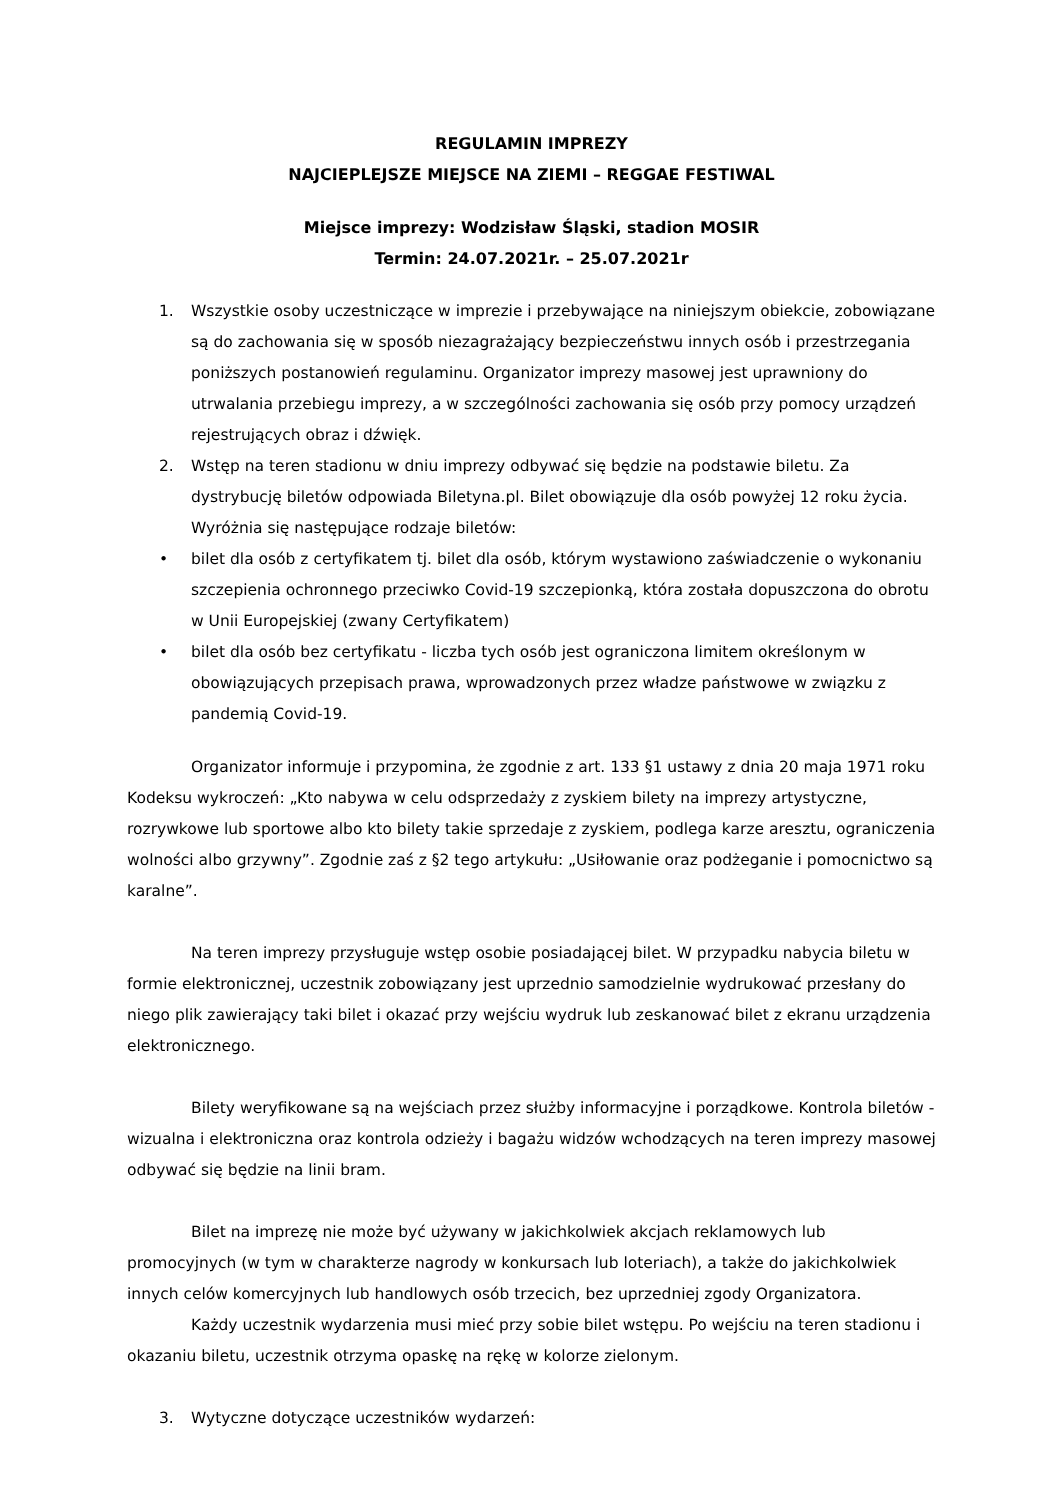REGULAMIN IMPREZY
NAJCIEPLEJSZE MIEJSCE NA ZIEMI – REGGAE FESTIWAL
Miejsce imprezy: Wodzisław Śląski, stadion MOSIR
Termin: 24.07.2021r. – 25.07.2021r
1. Wszystkie osoby uczestniczące w imprezie i przebywające na niniejszym obiekcie, zobowiązane są do zachowania się w sposób niezagrażający bezpieczeństwu innych osób i przestrzegania poniższych postanowień regulaminu. Organizator imprezy masowej jest uprawniony do utrwalania przebiegu imprezy, a w szczególności zachowania się osób przy pomocy urządzeń rejestrujących obraz i dźwięk.
2. Wstęp na teren stadionu w dniu imprezy odbywać się będzie na podstawie biletu. Za dystrybucję biletów odpowiada Biletyna.pl. Bilet obowiązuje dla osób powyżej 12 roku życia. Wyróżnia się następujące rodzaje biletów:
• bilet dla osób z certyfikatem tj. bilet dla osób, którym wystawiono zaświadczenie o wykonaniu szczepienia ochronnego przeciwko Covid-19 szczepionką, która została dopuszczona do obrotu w Unii Europejskiej (zwany Certyfikatem)
• bilet dla osób bez certyfikatu - liczba tych osób jest ograniczona limitem określonym w obowiązujących przepisach prawa, wprowadzonych przez władze państwowe w związku z pandemią Covid-19.
Organizator informuje i przypomina, że zgodnie z art. 133 §1 ustawy z dnia 20 maja 1971 roku Kodeksu wykroczeń: „Kto nabywa w celu odsprzedaży z zyskiem bilety na imprezy artystyczne, rozrywkowe lub sportowe albo kto bilety takie sprzedaje z zyskiem, podlega karze aresztu, ograniczenia wolności albo grzywny”. Zgodnie zaś z §2 tego artykułu: „Usiłowanie oraz podżeganie i pomocnictwo są karalne”.
Na teren imprezy przysługuje wstęp osobie posiadającej bilet. W przypadku nabycia biletu w formie elektronicznej, uczestnik zobowiązany jest uprzednio samodzielnie wydrukować przesłany do niego plik zawierający taki bilet i okazać przy wejściu wydruk lub zeskanować bilet z ekranu urządzenia elektronicznego.
Bilety weryfikowane są na wejściach przez służby informacyjne i porządkowe. Kontrola biletów - wizualna i elektroniczna oraz kontrola odzieży i bagażu widzów wchodzących na teren imprezy masowej odbywać się będzie na linii bram.
Bilet na imprezę nie może być używany w jakichkolwiek akcjach reklamowych lub promocyjnych (w tym w charakterze nagrody w konkursach lub loteriach), a także do jakichkolwiek innych celów komercyjnych lub handlowych osób trzecich, bez uprzedniej zgody Organizatora.
Każdy uczestnik wydarzenia musi mieć przy sobie bilet wstępu. Po wejściu na teren stadionu i okazaniu biletu, uczestnik otrzyma opaskę na rękę w kolorze zielonym.
3. Wytyczne dotyczące uczestników wydarzeń: